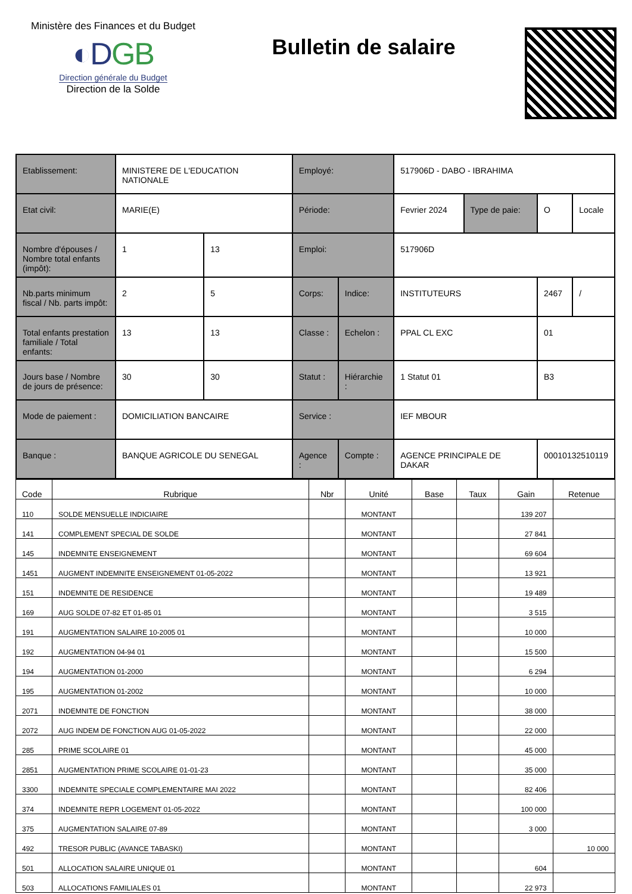Ministère des Finances et du Budget
◐DGB
Direction générale du Budget
Direction de la Solde
Bulletin de salaire
| Etablissement: | MINISTERE DE L'EDUCATION NATIONALE | | Employé: | | 517906D - DABO - IBRAHIMA | | | |
| Etat civil: | MARIE(E) | | Période: | | Fevrier 2024 | Type de paie: | O | Locale |
| Nombre d'épouses / Nombre total enfants (impôt): | 1 | 13 | Emploi: | | 517906D | | | |
| Nb.parts minimum fiscal / Nb. parts impôt: | 2 | 5 | Corps: | Indice: | INSTITUTEURS | | 2467 | / |
| Total enfants prestation familiale / Total enfants: | 13 | 13 | Classe : | Echelon : | PPAL CL EXC | | 01 | |
| Jours base / Nombre de jours de présence: | 30 | 30 | Statut : | Hiérarchie : | 1 Statut 01 | | B3 | |
| Mode de paiement : | DOMICILIATION BANCAIRE | | Service : | | IEF MBOUR | | | |
| Banque : | BANQUE AGRICOLE DU SENEGAL | | Agence : | Compte : | AGENCE PRINCIPALE DE DAKAR | | 00010132510119 | |
| Code | Rubrique | Nbr | Unité | Base | Taux | Gain | Retenue |
| --- | --- | --- | --- | --- | --- | --- | --- |
| 110 | SOLDE MENSUELLE INDICIAIRE | | MONTANT | | | 139 207 | |
| 141 | COMPLEMENT SPECIAL DE SOLDE | | MONTANT | | | 27 841 | |
| 145 | INDEMNITE ENSEIGNEMENT | | MONTANT | | | 69 604 | |
| 1451 | AUGMENT INDEMNITE ENSEIGNEMENT 01-05-2022 | | MONTANT | | | 13 921 | |
| 151 | INDEMNITE DE RESIDENCE | | MONTANT | | | 19 489 | |
| 169 | AUG SOLDE 07-82 ET 01-85 01 | | MONTANT | | | 3 515 | |
| 191 | AUGMENTATION SALAIRE 10-2005 01 | | MONTANT | | | 10 000 | |
| 192 | AUGMENTATION 04-94 01 | | MONTANT | | | 15 500 | |
| 194 | AUGMENTATION 01-2000 | | MONTANT | | | 6 294 | |
| 195 | AUGMENTATION 01-2002 | | MONTANT | | | 10 000 | |
| 2071 | INDEMNITE DE FONCTION | | MONTANT | | | 38 000 | |
| 2072 | AUG INDEM DE FONCTION AUG 01-05-2022 | | MONTANT | | | 22 000 | |
| 285 | PRIME SCOLAIRE 01 | | MONTANT | | | 45 000 | |
| 2851 | AUGMENTATION PRIME SCOLAIRE 01-01-23 | | MONTANT | | | 35 000 | |
| 3300 | INDEMNITE SPECIALE COMPLEMENTAIRE MAI 2022 | | MONTANT | | | 82 406 | |
| 374 | INDEMNITE REPR LOGEMENT 01-05-2022 | | MONTANT | | | 100 000 | |
| 375 | AUGMENTATION SALAIRE 07-89 | | MONTANT | | | 3 000 | |
| 492 | TRESOR PUBLIC (AVANCE TABASKI) | | MONTANT | | | | 10 000 |
| 501 | ALLOCATION SALAIRE UNIQUE 01 | | MONTANT | | | 604 | |
| 503 | ALLOCATIONS FAMILIALES 01 | | MONTANT | | | 22 973 | |